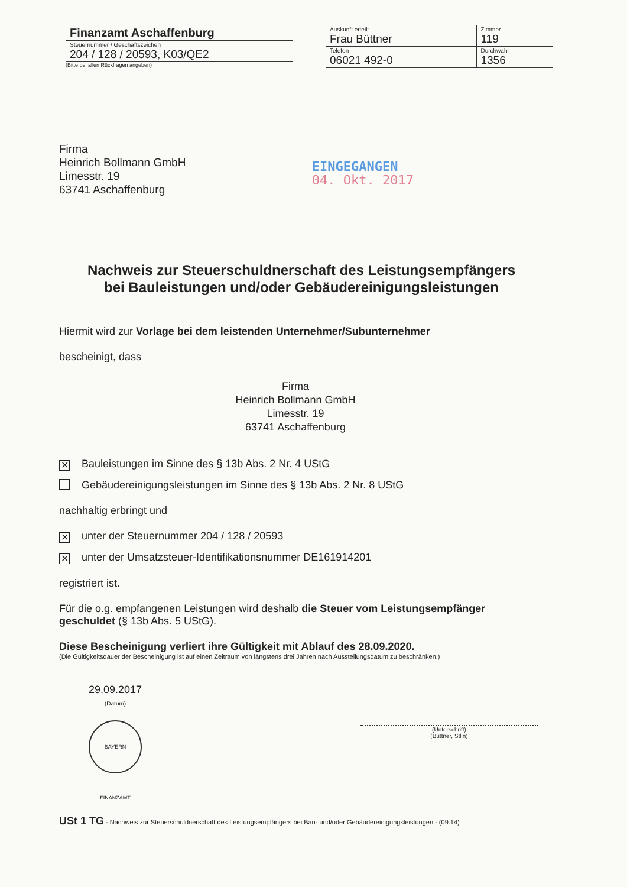| Finanzamt Aschaffenburg |
| Steuernummer / Geschäftszeichen 204 / 128 / 20593, K03/QE2 |
(Bitte bei allen Rückfragen angeben)
| Auskunft erteilt Frau Büttner | Zimmer 119 |
| Telefon 06021 492-0 | Durchwahl 1356 |
Firma
Heinrich Bollmann GmbH
Limesstr. 19
63741 Aschaffenburg
EINGEGANGEN
04. Okt. 2017
Nachweis zur Steuerschuldnerschaft des Leistungsempfängers
bei Bauleistungen und/oder Gebäudereinigungsleistungen
Hiermit wird zur Vorlage bei dem leistenden Unternehmer/Subunternehmer
bescheinigt, dass
Firma
Heinrich Bollmann GmbH
Limesstr. 19
63741 Aschaffenburg
✕ Bauleistungen im Sinne des § 13b Abs. 2 Nr. 4 UStG
Gebäudereinigungsleistungen im Sinne des § 13b Abs. 2 Nr. 8 UStG
nachhaltig erbringt und
✕ unter der Steuernummer 204 / 128 / 20593
✕ unter der Umsatzsteuer-Identifikationsnummer DE161914201
registriert ist.
Für die o.g. empfangenen Leistungen wird deshalb die Steuer vom Leistungsempfänger geschuldet (§ 13b Abs. 5 UStG).
Diese Bescheinigung verliert ihre Gültigkeit mit Ablauf des 28.09.2020.
(Die Gültigkeitsdauer der Bescheinigung ist auf einen Zeitraum von längstens drei Jahren nach Ausstellungsdatum zu beschränken.)
29.09.2017
(Datum)
BAYERN FINANZAMT
(Unterschrift)
(Büttner, Stlin)
USt 1 TG - Nachweis zur Steuerschuldnerschaft des Leistungsempfängers bei Bau- und/oder Gebäudereinigungsleistungen - (09.14)